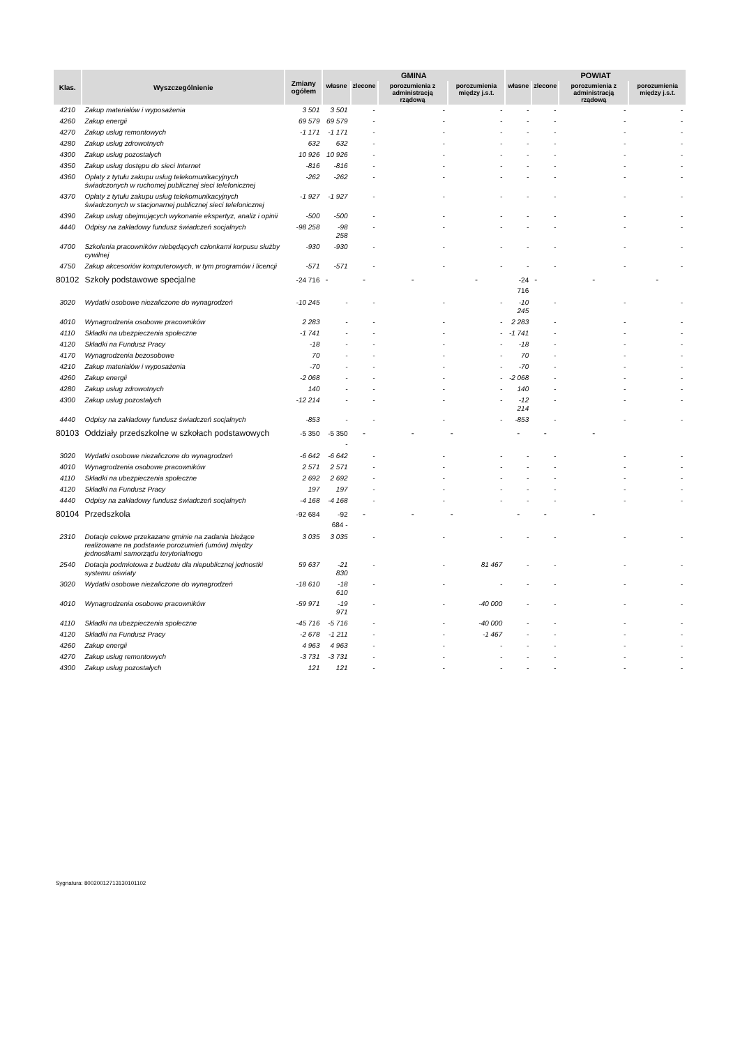| Klas. | Wyszczególnienie | Zmiany ogółem | GMINA | | | | POWIAT | | | |
| --- | --- | --- | --- | --- | --- | --- | --- | --- | --- | --- |
| | | | własne | zlecone | porozumienia z administracją rządową | porozumienia między j.s.t. | własne | zlecone | porozumienia z administracją rządową | porozumienia między j.s.t. |
| 4210 | Zakup materiałów i wyposażenia | 3 501 | 3 501 | - | - | - | - | - | - | - |
| 4260 | Zakup energii | 69 579 | 69 579 | - | - | - | - | - | - | - |
| 4270 | Zakup usług remontowych | -1 171 | -1 171 | - | - | - | - | - | - | - |
| 4280 | Zakup usług zdrowotnych | 632 | 632 | - | - | - | - | - | - | - |
| 4300 | Zakup usług pozostałych | 10 926 | 10 926 | - | - | - | - | - | - | - |
| 4350 | Zakup usług dostępu do sieci Internet | -816 | -816 | - | - | - | - | - | - | - |
| 4360 | Opłaty z tytułu zakupu usług telekomunikacyjnych świadczonych w ruchomej publicznej sieci telefonicznej | -262 | -262 | - | - | - | - | - | - | - |
| 4370 | Opłaty z tytułu zakupu usług telekomunikacyjnych świadczonych w stacjonarnej publicznej sieci telefonicznej | -1 927 | -1 927 | - | - | - | - | - | - | - |
| 4390 | Zakup usług obejmujących wykonanie ekspertyz, analiz i opinii | -500 | -500 | - | - | - | - | - | - | - |
| 4440 | Odpisy na zakładowy fundusz świadczeń socjalnych | -98 258 | -98 258 | - | - | - | - | - | - | - |
| 4700 | Szkolenia pracowników niebędących członkami korpusu służby cywilnej | -930 | -930 | - | - | - | - | - | - | - |
| 4750 | Zakup akcesoriów komputerowych, w tym programów i licencji | -571 | -571 | - | - | - | - | - | - | - |
| 80102 | Szkoły podstawowe specjalne | -24 716 | - | - | - | - | -24 716 | - | - | - |
| 3020 | Wydatki osobowe niezaliczone do wynagrodzeń | -10 245 | - | - | - | - | -10 245 | - | - | - |
| 4010 | Wynagrodzenia osobowe pracowników | 2 283 | - | - | - | - | 2 283 | - | - | - |
| 4110 | Składki na ubezpieczenia społeczne | -1 741 | - | - | - | - | -1 741 | - | - | - |
| 4120 | Składki na Fundusz Pracy | -18 | - | - | - | - | -18 | - | - | - |
| 4170 | Wynagrodzenia bezosobowe | 70 | - | - | - | - | 70 | - | - | - |
| 4210 | Zakup materiałów i wyposażenia | -70 | - | - | - | - | -70 | - | - | - |
| 4260 | Zakup energii | -2 068 | - | - | - | - | -2 068 | - | - | - |
| 4280 | Zakup usług zdrowotnych | 140 | - | - | - | - | 140 | - | - | - |
| 4300 | Zakup usług pozostałych | -12 214 | - | - | - | - | -12 214 | - | - | - |
| 4440 | Odpisy na zakładowy fundusz świadczeń socjalnych | -853 | - | - | - | - | -853 | - | - | - |
| 80103 | Oddziały przedszkolne w szkołach podstawowych | -5 350 | -5 350 - | - | - | - | - | - | - | |
| 3020 | Wydatki osobowe niezaliczone do wynagrodzeń | -6 642 | -6 642 | - | - | - | - | - | - | - |
| 4010 | Wynagrodzenia osobowe pracowników | 2 571 | 2 571 | - | - | - | - | - | - | - |
| 4110 | Składki na ubezpieczenia społeczne | 2 692 | 2 692 | - | - | - | - | - | - | - |
| 4120 | Składki na Fundusz Pracy | 197 | 197 | - | - | - | - | - | - | - |
| 4440 | Odpisy na zakładowy fundusz świadczeń socjalnych | -4 168 | -4 168 | - | - | - | - | - | - | - |
| 80104 | Przedszkola | -92 684 | -92 684 - | - | - | - | - | - | - | |
| 2310 | Dotacje celowe przekazane gminie na zadania bieżące realizowane na podstawie porozumień (umów) między jednostkami samorządu terytorialnego | 3 035 | 3 035 | - | - | - | - | - | - | - |
| 2540 | Dotacja podmiotowa z budżetu dla niepublicznej jednostki systemu oświaty | 59 637 | -21 830 | - | - | 81 467 | - | - | - | - |
| 3020 | Wydatki osobowe niezaliczone do wynagrodzeń | -18 610 | -18 610 | - | - | - | - | - | - | - |
| 4010 | Wynagrodzenia osobowe pracowników | -59 971 | -19 971 | - | - | -40 000 | - | - | - | - |
| 4110 | Składki na ubezpieczenia społeczne | -45 716 | -5 716 | - | - | -40 000 | - | - | - | - |
| 4120 | Składki na Fundusz Pracy | -2 678 | -1 211 | - | - | -1 467 | - | - | - | - |
| 4260 | Zakup energii | 4 963 | 4 963 | - | - | - | - | - | - | - |
| 4270 | Zakup usług remontowych | -3 731 | -3 731 | - | - | - | - | - | - | - |
| 4300 | Zakup usług pozostałych | 121 | 121 | - | - | - | - | - | - | - |
Sygnatura: 80020012713130101102